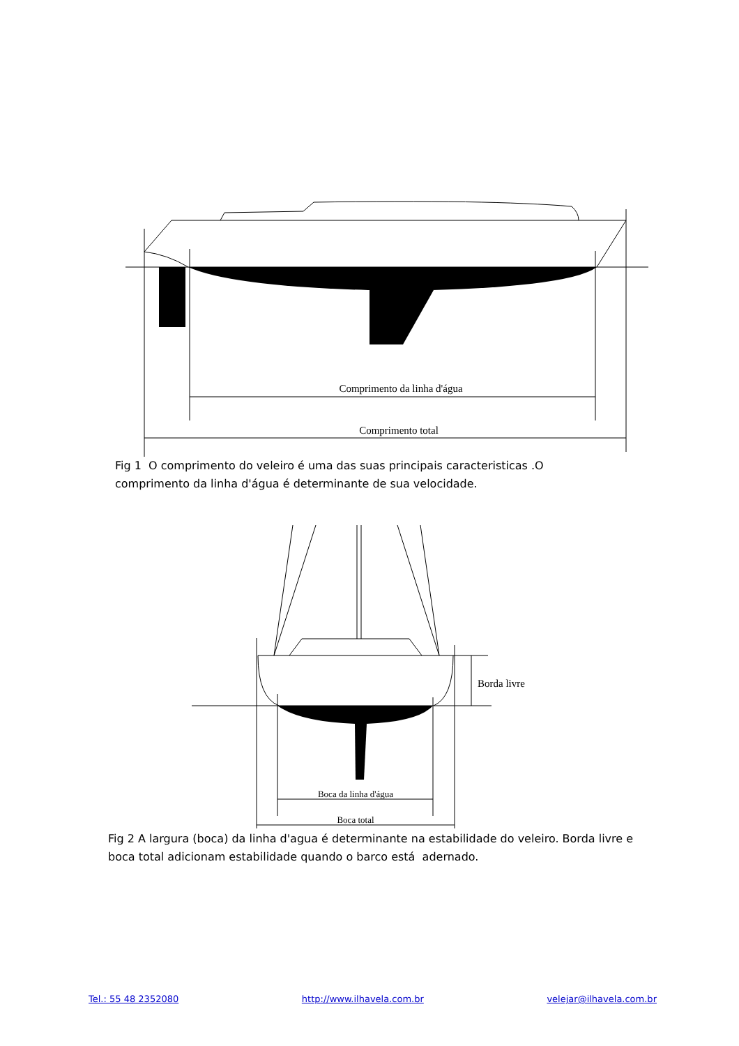Comprimento da linha d'água
Comprimento total
Fig 1 O comprimento do veleiro é uma das suas principais caracteristicas .O comprimento da linha d'água é determinante de sua velocidade.
Borda livre
Boca da linha d'água
Boca total
Fig 2 A largura (boca) da linha d'agua é determinante na estabilidade do veleiro. Borda livre e boca total adicionam estabilidade quando o barco está adernado.
Tel.: 55 48 2352080 http://www.ilhavela.com.br velejar@ilhavela.com.br